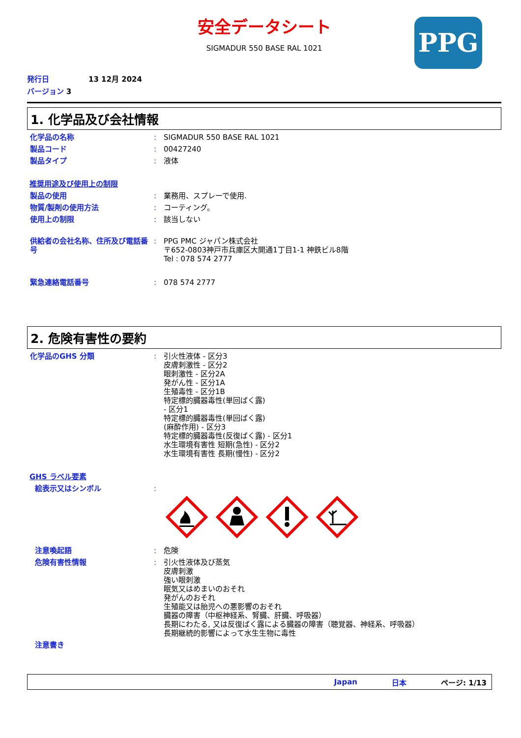PPG
安全データシート
SIGMADUR 550 BASE RAL 1021
発行日 13 12月 2024
バージョン 3
1. 化学品及び会社情報
化学品の名称 : SIGMADUR 550 BASE RAL 1021
製品コード : 00427240
製品タイプ : 液体
推奨用途及び使用上の制限
製品の使用 : 業務用、スプレーで使用.
物質/製剤の使用方法 : コーティング。
使用上の制限 : 該当しない
供給者の会社名称、住所及び電話番号
: PPG PMC ジャパン株式会社
〒652-0803神戸市兵庫区大開通1丁目1-1 神鉄ビル8階
Tel : 078 574 2777
緊急連絡電話番号 : 078 574 2777
2. 危険有害性の要約
化学品のGHS 分類 : 引火性液体 - 区分3
皮膚刺激性 - 区分2
眼刺激性 - 区分2A
発がん性 - 区分1A
生殖毒性 - 区分1B
特定標的臓器毒性(単回ばく露)
- 区分1
特定標的臓器毒性(単回ばく露)
(麻酔作用) - 区分3
特定標的臓器毒性(反復ばく露) - 区分1
水生環境有害性 短期(急性) - 区分2
水生環境有害性 長期(慢性) - 区分2
GHS ラベル要素
絵表示又はシンボル :
注意喚起語 : 危険
危険有害性情報 : 引火性液体及び蒸気
皮膚刺激
強い眼刺激
眠気又はめまいのおそれ
発がんのおそれ
生殖能又は胎児への悪影響のおそれ
臓器の障害（中枢神経系、腎臓、肝臓、呼吸器）
長期にわたる, 又は反復ばく露による臓器の障害（聴覚器、神経系、呼吸器）
長期継続的影響によって水生生物に毒性
注意書き
Japan 日本 ページ: 1/13